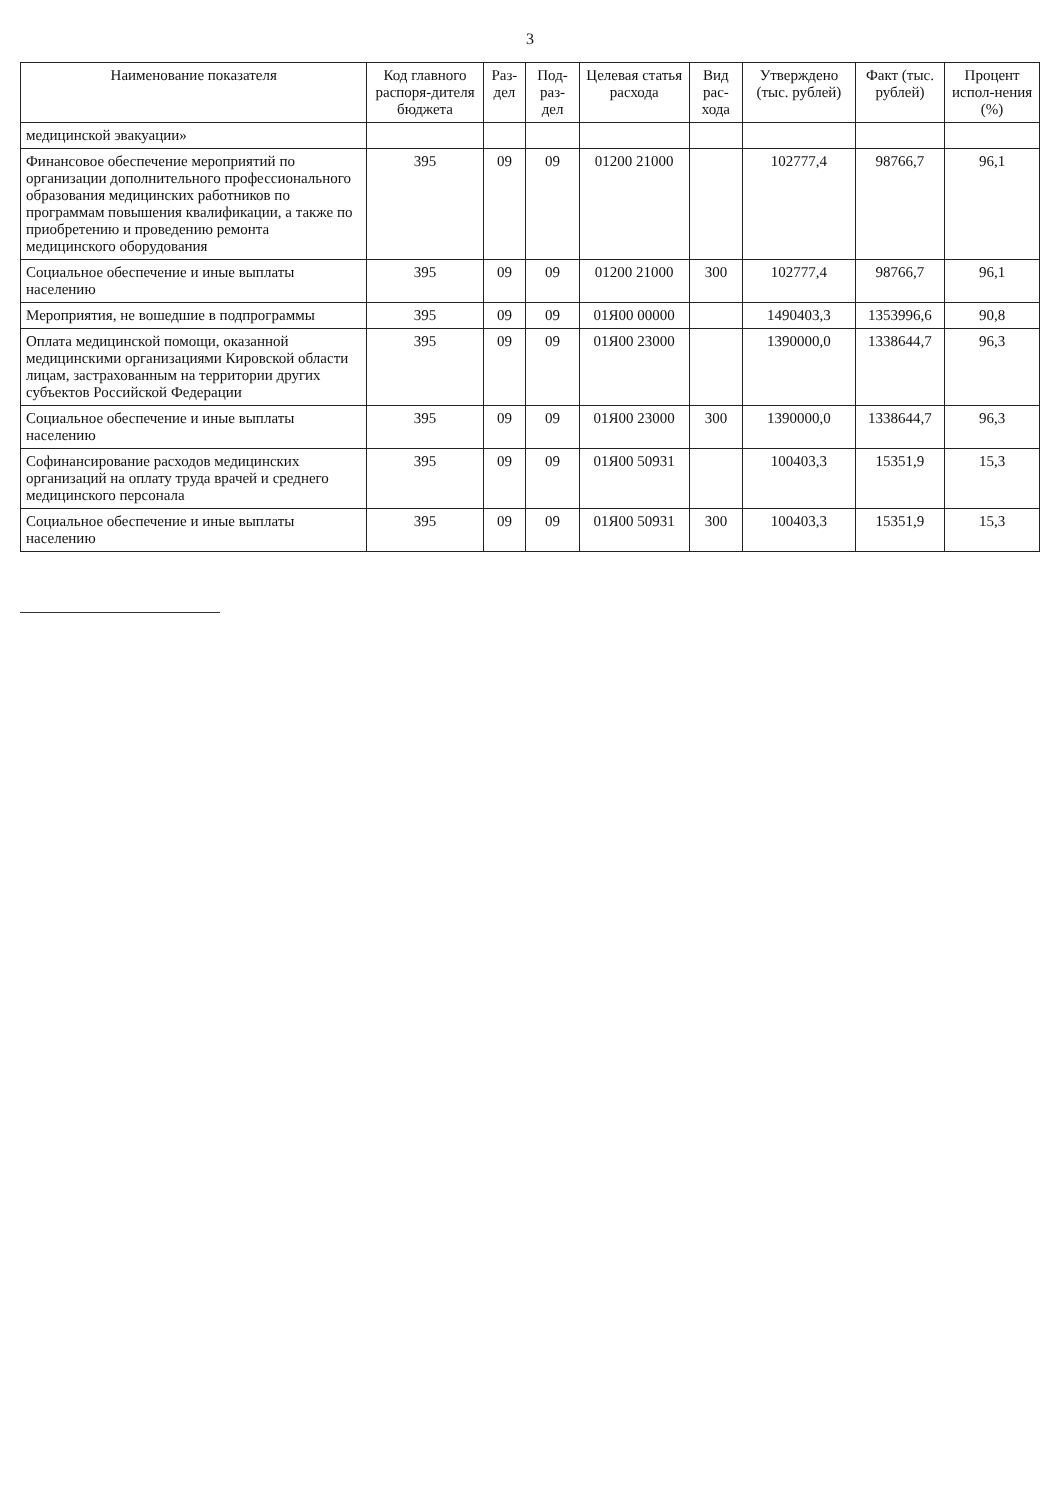3
| Наименование показателя | Код главного распоря-дителя бюджета | Раз-дел | Под-раз-дел | Целевая статья расхода | Вид рас-хода | Утверждено (тыс. рублей) | Факт (тыс. рублей) | Процент испол-нения (%) |
| --- | --- | --- | --- | --- | --- | --- | --- | --- |
| медицинской эвакуации» | | | | | | | | |
| Финансовое обеспечение мероприятий по организации дополнительного профессионального образования медицинских работников по программам повышения квалификации, а также по приобретению и проведению ремонта медицинского оборудования | 395 | 09 | 09 | 01200 21000 | | 102777,4 | 98766,7 | 96,1 |
| Социальное обеспечение и иные выплаты населению | 395 | 09 | 09 | 01200 21000 | 300 | 102777,4 | 98766,7 | 96,1 |
| Мероприятия, не вошедшие в подпрограммы | 395 | 09 | 09 | 01Я00 00000 | | 1490403,3 | 1353996,6 | 90,8 |
| Оплата медицинской помощи, оказанной медицинскими организациями Кировской области лицам, застрахованным на территории других субъектов Российской Федерации | 395 | 09 | 09 | 01Я00 23000 | | 1390000,0 | 1338644,7 | 96,3 |
| Социальное обеспечение и иные выплаты населению | 395 | 09 | 09 | 01Я00 23000 | 300 | 1390000,0 | 1338644,7 | 96,3 |
| Софинансирование расходов медицинских организаций на оплату труда врачей и среднего медицинского персонала | 395 | 09 | 09 | 01Я00 50931 | | 100403,3 | 15351,9 | 15,3 |
| Социальное обеспечение и иные выплаты населению | 395 | 09 | 09 | 01Я00 50931 | 300 | 100403,3 | 15351,9 | 15,3 |